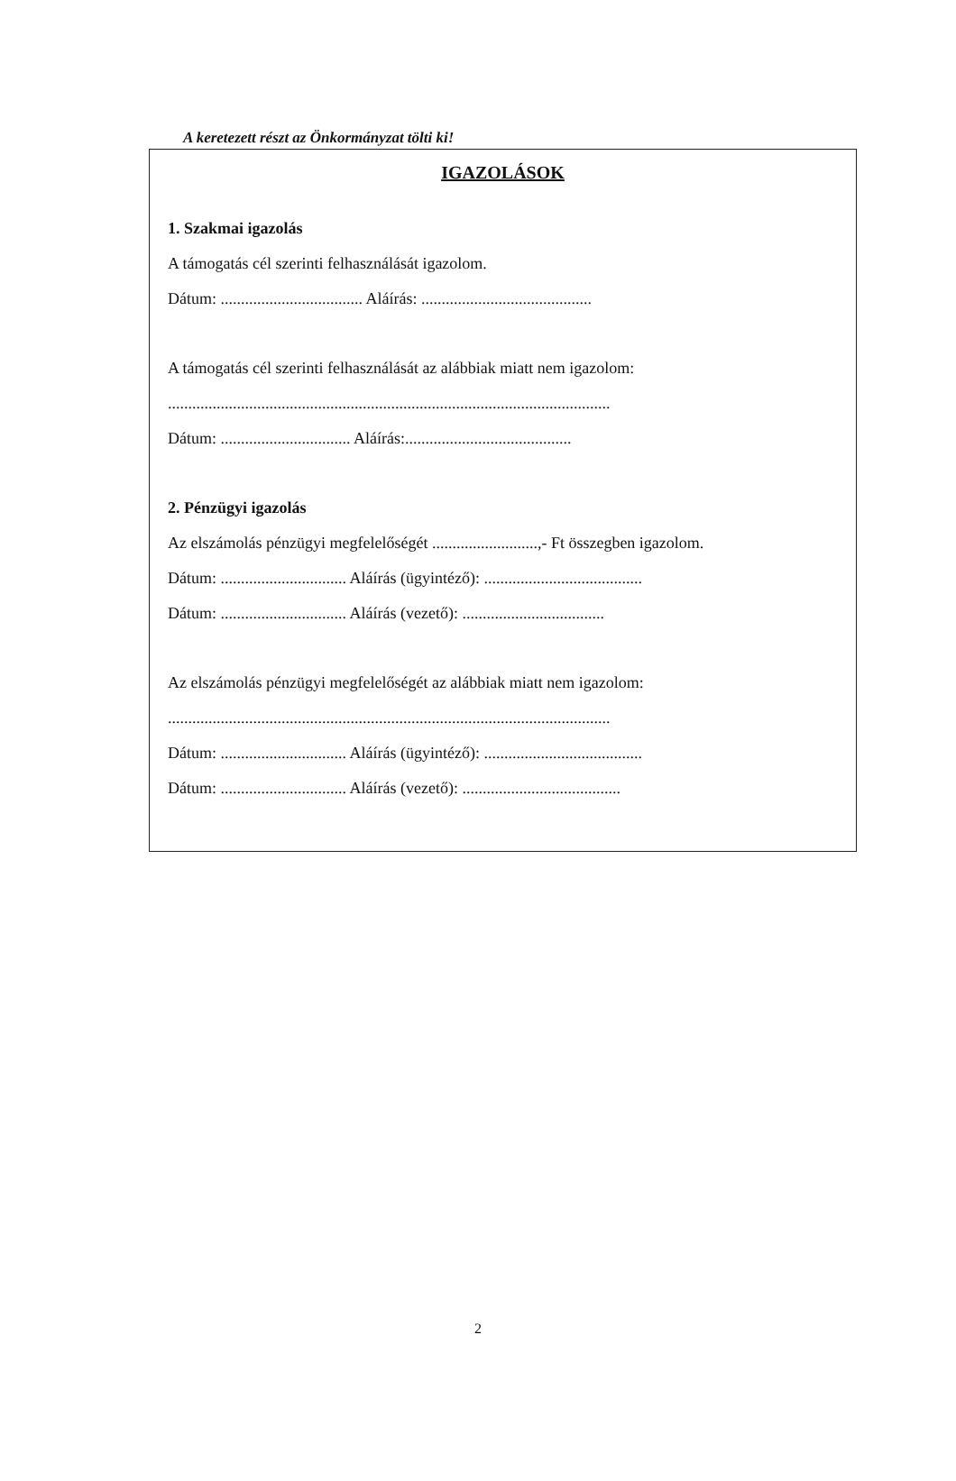A keretezett részt az Önkormányzat tölti ki!
IGAZOLÁSOK
1. Szakmai igazolás
A támogatás cél szerinti felhasználását igazolom.
Dátum: ................................... Aláírás: ..........................................
A támogatás cél szerinti felhasználását az alábbiak miatt nem igazolom:
.............................................................................................................
Dátum: ................................ Aláírás:.........................................
2. Pénzügyi igazolás
Az elszámolás pénzügyi megfelelőségét ..........................,- Ft összegben igazolom.
Dátum: ............................... Aláírás (ügyintéző): .......................................
Dátum: ............................... Aláírás (vezető): ...................................
Az elszámolás pénzügyi megfelelőségét az alábbiak miatt nem igazolom:
.............................................................................................................
Dátum: ............................... Aláírás (ügyintéző): .......................................
Dátum: ............................... Aláírás (vezető): .......................................
2